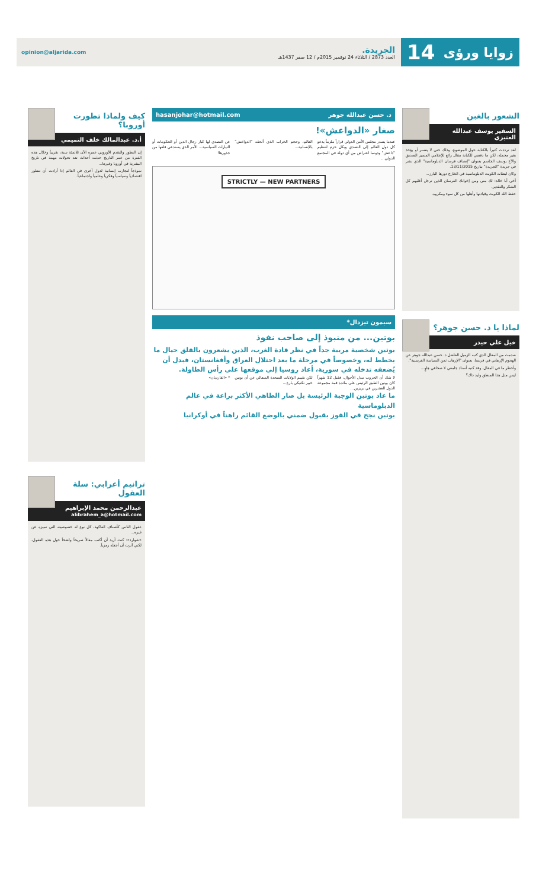زوايا ورؤى 14
الجريدة.
العدد 2873 / الثلاثاء 24 نوفمبر 2015م / 12 صفر 1437هـ
opinion@aljarida.com
الشعور بالغبن
السفير يوسف عبدالله العنيزي
لقد ترددت كثيراً بالكتابة حول الموضوع، وذلك حتى لا يفسر أو يؤخذ بغير محمله، لكن ما دفعني للكتابة مقال رائع للإعلامي المتميز الصديق والأخ يوسف الجاسم بعنوان "إنصاف فرسان الدبلوماسية" الذي نشر في جريدة "الجريدة" بتاريخ 13/11/2015.
وكان لبعثات الكويت الدبلوماسية في الخارج دورها البارز...
أخي أبا خالد: لك مني ومن إخوانك الفرسان الذين ترجل أغلبهم كل الشكر والتقدير.
حفظ الله الكويت وقيادتها وأهلها من كل سوء ومكروه.
لماذا يا د. حسن جوهر؟
خيل علي حيدر
صدمت من المقال الذي كتبه الزميل الفاضل د. حسن عبدالله جوهر عن الهجوم الإرهابي في فرنسا، بعنوان "الإرهاب ثمن السياسة الفرنسية".
وأخطر ما في المقال، وقد كتبه أستاذ جامعي لا صحافي هاوٍ...
ليس مثل هذا المنطق وليد ذاك؟
د. حسن عبدالله جوهر hasanjohar@hotmail.com
صغار «الدواعش»!
عندما يصدر مجلس الأمن الدولي قراراً ملزماً يدعو كل دول العالم إلى التصدي وبكل حزم لتنظيم "داعش" ودونما اعتراض من أي دولة في المجتمع الدولي...
العالم، وحجم الخراب الذي ألحقه "الدواعش" بالإنسانية...
عن التصدي لها كبار رجال الدين أو الحكومات أو التيارات السياسية... الأمر الذي يستدعي قلعها من جذورها!
STRICTLY — NEW PARTNERS
سيمون تيزدال*
بوتين... من منبوذ إلى صاحب نفوذ
بوتين شخصية مريبة جداً في نظر قادة الغرب، الذين يشعرون بالقلق حيال ما يخطط له، وخصوصاً في مرحلة ما بعد احتلال العراق وأفغانستان، فبدل أن يُضعفه تدخله في سورية، أعاد روسيا إلى موقعها على رأس الطاولة.
لا شك أن الحروب تبدل الأحوال، فقبل 12 شهراً كان بوتين الطبق الرئيس على مائدة قمة مجموعة الدول العشرين في بريزبن...
لكن تقييم الولايات المتحدة المتعالي عن أن بوتين خبير تكتيكي بارع...
* «الغارديان»
ما عاد بوتين الوجبة الرئيسة بل صار الطاهي الأكثر براعة في عالم الدبلوماسية
بوتين نجح في الفوز بقبول ضمني بالوضع القائم راهناً في أوكرانيا
كيف ولماذا تطورت أوروبا؟
أ.د. عبدالمالك خلف التميمي
إن التطور والتقدم الأوروبي عمره الآن ثلاثمئة سنة، تقريباً وخلال هذه الفترة من عمر التاريخ حدثت أحداث تعد تحولات مهمة في تاريخ البشرية في أوروبا وغيرها...
نموذجاً لتجارب إنسانية لدول أخرى في العالم إذا أرادت أن تتطور اقتصادياً وسياسياً وفكرياً وعلمياً واجتماعياً.
ترانيم أعرابي: سلة العقول
عبدالرحمن محمد الإبراهيم
alibrahem_a@hotmail.com
عقول الناس كأصناف الفاكهة، كل نوع له خصوصيته التي تميزه عن غيره...
«شوارد»: كنت أريد أن أكتب مقالاً صريحاً واضحاً حول هذه العقول، لكني آثرت أن أجعله رمزياً.